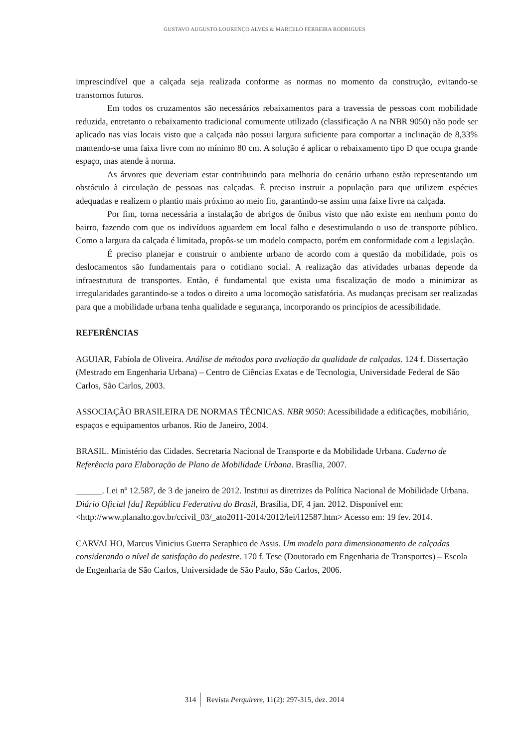GUSTAVO AUGUSTO LOURENÇO ALVES & MARCELO FERREIRA RODRIGUES
imprescindível que a calçada seja realizada conforme as normas no momento da construção, evitando-se transtornos futuros.
Em todos os cruzamentos são necessários rebaixamentos para a travessia de pessoas com mobilidade reduzida, entretanto o rebaixamento tradicional comumente utilizado (classificação A na NBR 9050) não pode ser aplicado nas vias locais visto que a calçada não possui largura suficiente para comportar a inclinação de 8,33% mantendo-se uma faixa livre com no mínimo 80 cm. A solução é aplicar o rebaixamento tipo D que ocupa grande espaço, mas atende à norma.
As árvores que deveriam estar contribuindo para melhoria do cenário urbano estão representando um obstáculo à circulação de pessoas nas calçadas. É preciso instruir a população para que utilizem espécies adequadas e realizem o plantio mais próximo ao meio fio, garantindo-se assim uma faixe livre na calçada.
Por fim, torna necessária a instalação de abrigos de ônibus visto que não existe em nenhum ponto do bairro, fazendo com que os indivíduos aguardem em local falho e desestimulando o uso de transporte público. Como a largura da calçada é limitada, propôs-se um modelo compacto, porém em conformidade com a legislação.
É preciso planejar e construir o ambiente urbano de acordo com a questão da mobilidade, pois os deslocamentos são fundamentais para o cotidiano social. A realização das atividades urbanas depende da infraestrutura de transportes. Então, é fundamental que exista uma fiscalização de modo a minimizar as irregularidades garantindo-se a todos o direito a uma locomoção satisfatória. As mudanças precisam ser realizadas para que a mobilidade urbana tenha qualidade e segurança, incorporando os princípios de acessibilidade.
REFERÊNCIAS
AGUIAR, Fabíola de Oliveira. Análise de métodos para avaliação da qualidade de calçadas. 124 f. Dissertação (Mestrado em Engenharia Urbana) – Centro de Ciências Exatas e de Tecnologia, Universidade Federal de São Carlos, São Carlos, 2003.
ASSOCIAÇÃO BRASILEIRA DE NORMAS TÉCNICAS. NBR 9050: Acessibilidade a edificações, mobiliário, espaços e equipamentos urbanos. Rio de Janeiro, 2004.
BRASIL. Ministério das Cidades. Secretaria Nacional de Transporte e da Mobilidade Urbana. Caderno de Referência para Elaboração de Plano de Mobilidade Urbana. Brasília, 2007.
______. Lei nº 12.587, de 3 de janeiro de 2012. Institui as diretrizes da Política Nacional de Mobilidade Urbana. Diário Oficial [da] República Federativa do Brasil, Brasília, DF, 4 jan. 2012. Disponível em: <http://www.planalto.gov.br/ccivil_03/_ato2011-2014/2012/lei/l12587.htm> Acesso em: 19 fev. 2014.
CARVALHO, Marcus Vinicius Guerra Seraphico de Assis. Um modelo para dimensionamento de calçadas considerando o nível de satisfação do pedestre. 170 f. Tese (Doutorado em Engenharia de Transportes) – Escola de Engenharia de São Carlos, Universidade de São Paulo, São Carlos, 2006.
314 Revista Perquirere, 11(2): 297-315, dez. 2014